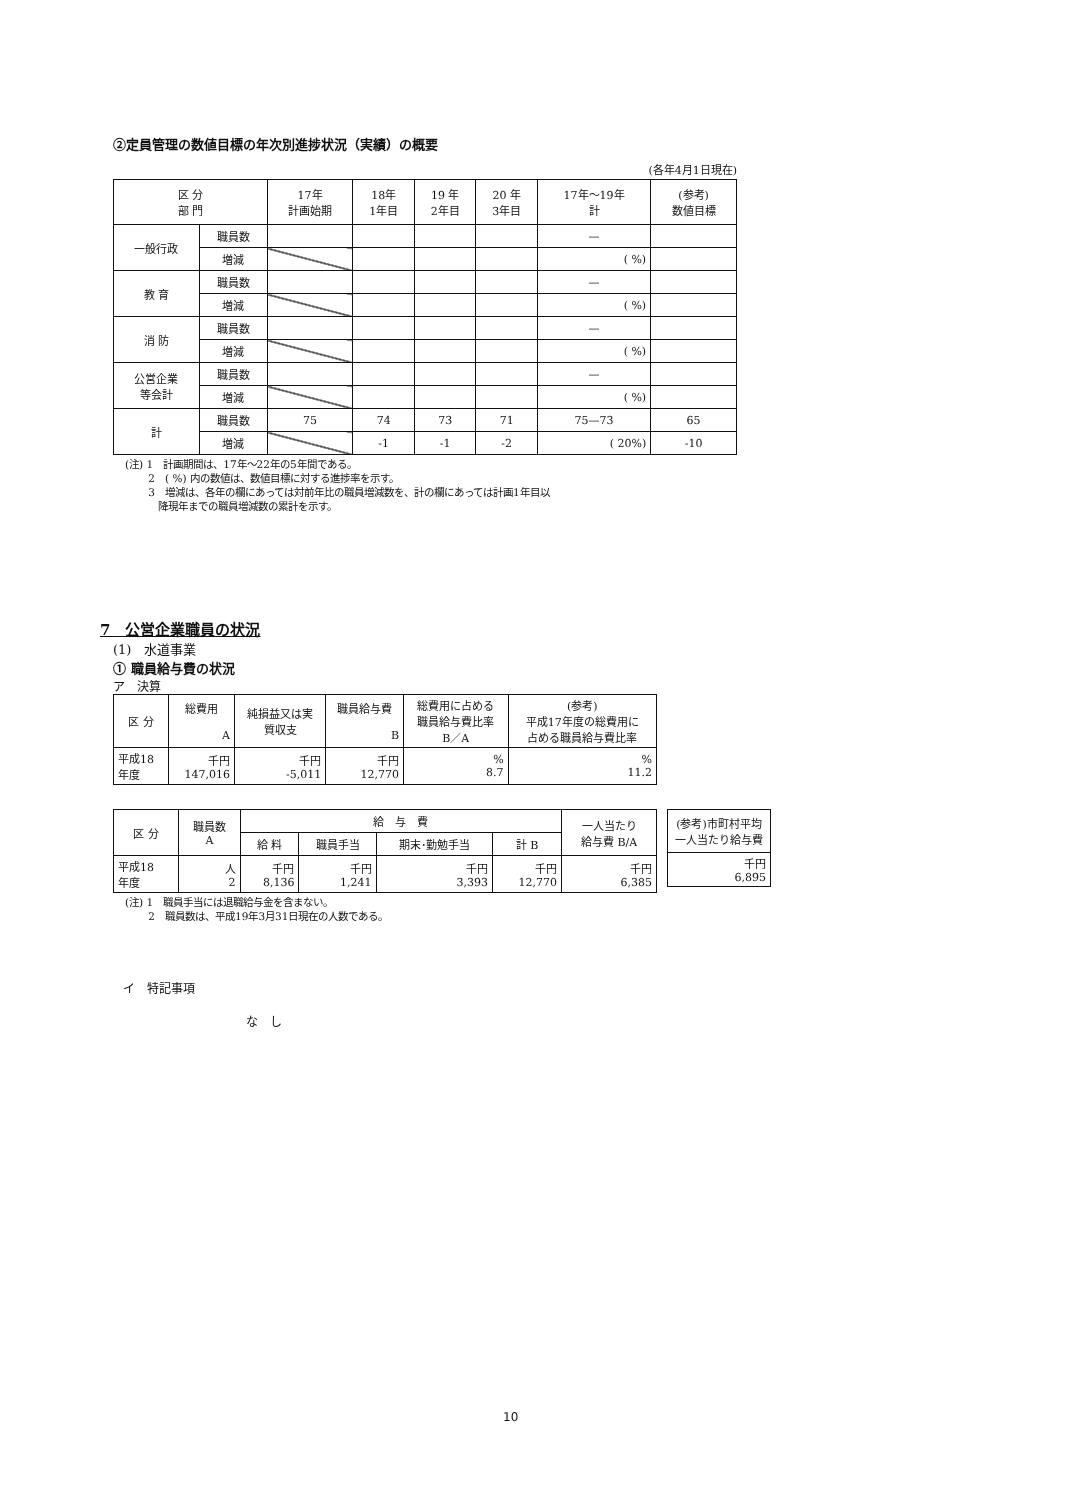②定員管理の数値目標の年次別進捗状況（実績）の概要
(各年4月1日現在)
| 区 分 部 門 | | 17年 計画始期 | 18年 1年目 | 19 年 2年目 | 20 年 3年目 | 17年～19年 計 | (参考) 数値目標 |
| --- | --- | --- | --- | --- | --- | --- | --- |
| 一般行政 | 職員数 | | | | | — | |
| | 増減 | | | | | ( %) | |
| 教 育 | 職員数 | | | | | — | |
| | 増減 | | | | | ( %) | |
| 消 防 | 職員数 | | | | | — | |
| | 増減 | | | | | ( %) | |
| 公営企業 等会計 | 職員数 | | | | | — | |
| | 増減 | | | | | ( %) | |
| 計 | 職員数 | 75 | 74 | 73 | 71 | 75—73 | 65 |
| | 増減 | | -1 | -1 | -2 | ( 20%) | -10 |
(注) 1　計画期間は、17年～22年の5年間である。
　　 2　( %) 内の数値は、数値目標に対する進捗率を示す。
　　 3　増減は、各年の欄にあっては対前年比の職員増減数を、計の欄にあっては計画1年目以
　　　 降現年までの職員増減数の累計を示す。
7　公営企業職員の状況
(1)　水道事業
① 職員給与費の状況
ア　決算
| 区 分 | 総費用 A | 純損益又は実 質収支 | 職員給与費 B | 総費用に占める 職員給与費比率 B／A | (参考) 平成17年度の総費用に 占める職員給与費比率 |
| --- | --- | --- | --- | --- | --- |
| 平成18 年度 | 千円 147,016 | 千円 -5,011 | 千円 12,770 | % 8.7 | % 11.2 |
| 区 分 | 職員数 A | 給 与 費 | | | | 一人当たり 給与費 B/A |
| --- | --- | --- | --- | --- | --- | --- |
| | | 給 料 | 職員手当 | 期末･勤勉手当 | 計 B | |
| 平成18 年度 | 人 2 | 千円 8,136 | 千円 1,241 | 千円 3,393 | 千円 12,770 | 千円 6,385 |
| (参考)市町村平均 一人当たり給与費 |
| --- |
| 千円 6,895 |
(注) 1　職員手当には退職給与金を含まない。
　　 2　職員数は、平成19年3月31日現在の人数である。
イ　特記事項
な　し
10